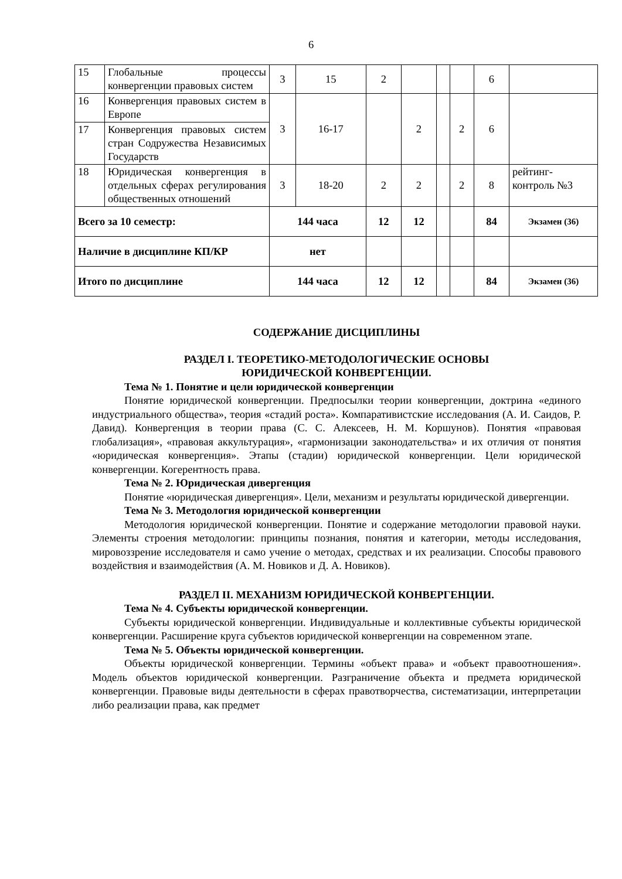6
| 15 | Глобальные процессы конвергенции правовых систем | 3 | 15 | 2 | | | | 6 | |
| 16 | Конвергенция правовых систем в Европе | 3 | 16-17 | | 2 | | 2 | 6 | |
| 17 | Конвергенция правовых систем стран Содружества Независимых Государств | | | | | | | | |
| 18 | Юридическая конвергенция в отдельных сферах регулирования общественных отношений | 3 | 18-20 | 2 | 2 | | 2 | 8 | рейтинг-контроль №3 |
| Всего за 10 семестр: | | 144 часа | | 12 | 12 | | | 84 | Экзамен (36) |
| Наличие в дисциплине КП/КР | | нет | | | | | | | |
| Итого по дисциплине | | 144 часа | | 12 | 12 | | | 84 | Экзамен (36) |
СОДЕРЖАНИЕ ДИСЦИПЛИНЫ
РАЗДЕЛ I. ТЕОРЕТИКО-МЕТОДОЛОГИЧЕСКИЕ ОСНОВЫ
ЮРИДИЧЕСКОЙ КОНВЕРГЕНЦИИ.
Тема № 1. Понятие и цели юридической конвергенции
Понятие юридической конвергенции. Предпосылки теории конвергенции, доктрина «единого индустриального общества», теория «стадий роста». Компаративистские исследования (А. И. Саидов, Р. Давид). Конвергенция в теории права (С. С. Алексеев, Н. М. Коршунов). Понятия «правовая глобализация», «правовая аккультурация», «гармонизации законодательства» и их отличия от понятия «юридическая конвергенция». Этапы (стадии) юридической конвергенции. Цели юридической конвергенции. Когерентность права.
Тема № 2. Юридическая дивергенция
Понятие «юридическая дивергенция». Цели, механизм и результаты юридической дивергенции.
Тема № 3. Методология юридической конвергенции
Методология юридической конвергенции. Понятие и содержание методологии правовой науки. Элементы строения методологии: принципы познания, понятия и категории, методы исследования, мировоззрение исследователя и само учение о методах, средствах и их реализации. Способы правового воздействия и взаимодействия (А. М. Новиков и Д. А. Новиков).
РАЗДЕЛ II. МЕХАНИЗМ ЮРИДИЧЕСКОЙ КОНВЕРГЕНЦИИ.
Тема № 4. Субъекты юридической конвергенции.
Субъекты юридической конвергенции. Индивидуальные и коллективные субъекты юридической конвергенции. Расширение круга субъектов юридической конвергенции на современном этапе.
Тема № 5. Объекты юридической конвергенции.
Объекты юридической конвергенции. Термины «объект права» и «объект правоотношения». Модель объектов юридической конвергенции. Разграничение объекта и предмета юридической конвергенции. Правовые виды деятельности в сферах правотворчества, систематизации, интерпретации либо реализации права, как предмет